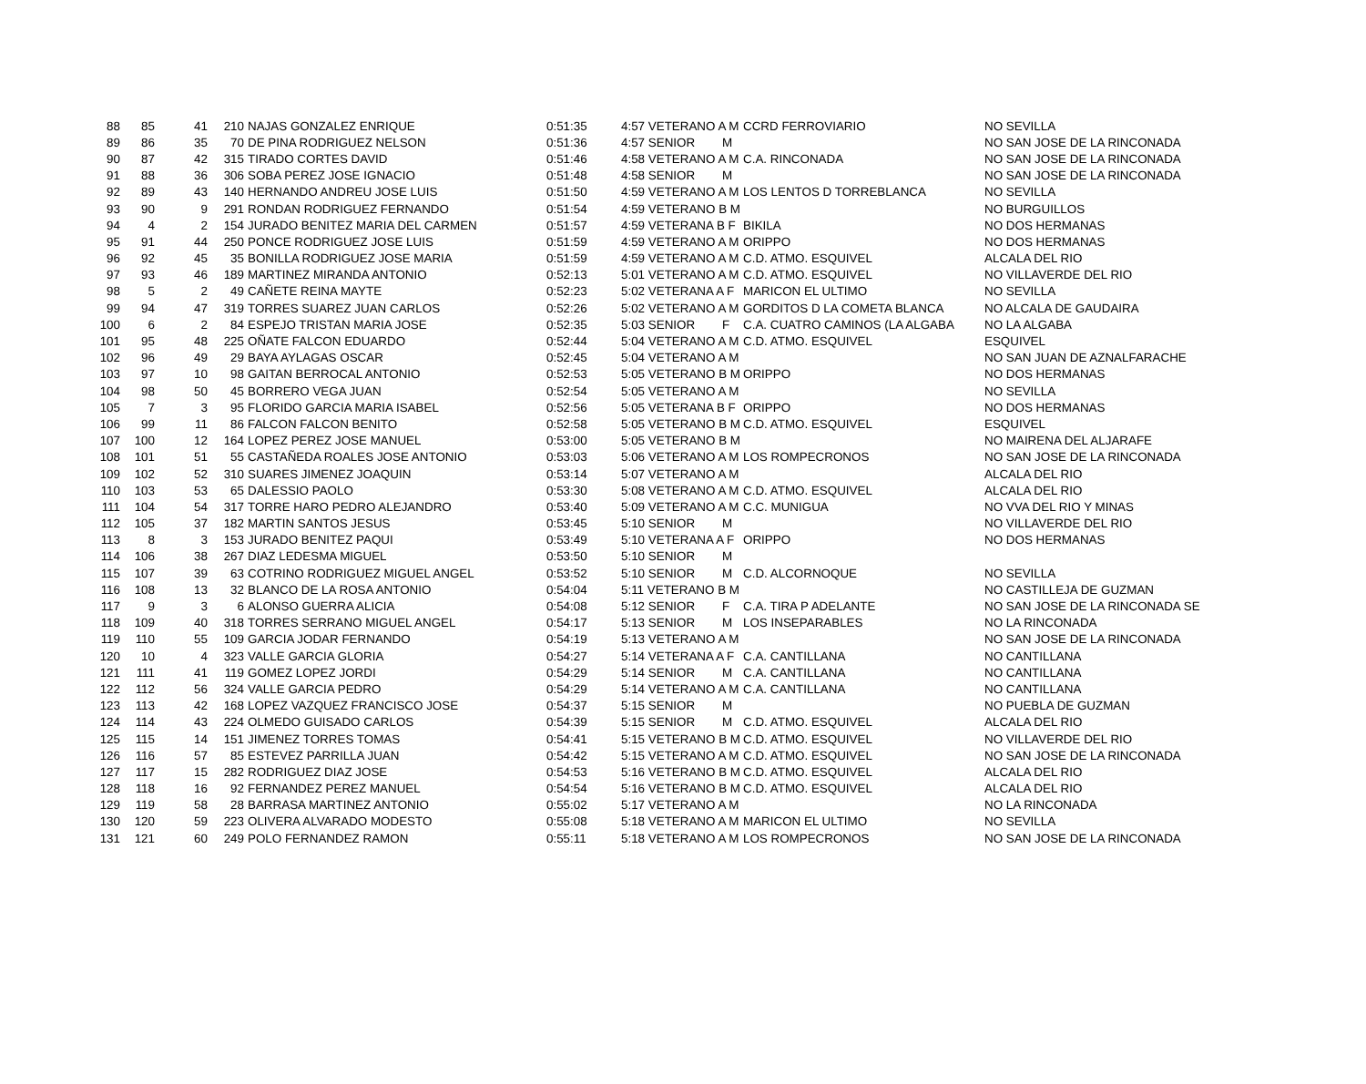| 88 | 85 | 41 | 210 | NAJAS GONZALEZ ENRIQUE | 0:51:35 | 4:57 VETERANO A M | CCRD FERROVIARIO | NO SEVILLA |
| 89 | 86 | 35 | 70 | DE PINA RODRIGUEZ NELSON | 0:51:36 | 4:57 SENIOR M | | NO SAN JOSE DE LA RINCONADA |
| 90 | 87 | 42 | 315 | TIRADO CORTES DAVID | 0:51:46 | 4:58 VETERANO A M | C.A. RINCONADA | NO SAN JOSE DE LA RINCONADA |
| 91 | 88 | 36 | 306 | SOBA PEREZ JOSE IGNACIO | 0:51:48 | 4:58 SENIOR M | | NO SAN JOSE DE LA RINCONADA |
| 92 | 89 | 43 | 140 | HERNANDO ANDREU JOSE LUIS | 0:51:50 | 4:59 VETERANO A M | LOS LENTOS D TORREBLANCA | NO SEVILLA |
| 93 | 90 | 9 | 291 | RONDAN RODRIGUEZ FERNANDO | 0:51:54 | 4:59 VETERANO B M | | NO BURGUILLOS |
| 94 | 4 | 2 | 154 | JURADO BENITEZ MARIA DEL CARMEN | 0:51:57 | 4:59 VETERANA B F | BIKILA | NO DOS HERMANAS |
| 95 | 91 | 44 | 250 | PONCE RODRIGUEZ JOSE LUIS | 0:51:59 | 4:59 VETERANO A M | ORIPPO | NO DOS HERMANAS |
| 96 | 92 | 45 | 35 | BONILLA RODRIGUEZ JOSE MARIA | 0:51:59 | 4:59 VETERANO A M | C.D. ATMO. ESQUIVEL | ALCALA DEL RIO |
| 97 | 93 | 46 | 189 | MARTINEZ MIRANDA ANTONIO | 0:52:13 | 5:01 VETERANO A M | C.D. ATMO. ESQUIVEL | NO VILLAVERDE DEL RIO |
| 98 | 5 | 2 | 49 | CAÑETE REINA MAYTE | 0:52:23 | 5:02 VETERANA A F | MARICON EL ULTIMO | NO SEVILLA |
| 99 | 94 | 47 | 319 | TORRES SUAREZ JUAN CARLOS | 0:52:26 | 5:02 VETERANO A M | GORDITOS D LA COMETA BLANCA | NO ALCALA DE GAUDAIRA |
| 100 | 6 | 2 | 84 | ESPEJO TRISTAN MARIA JOSE | 0:52:35 | 5:03 SENIOR F | C.A. CUATRO CAMINOS (LA ALGABA | NO LA ALGABA |
| 101 | 95 | 48 | 225 | OÑATE FALCON EDUARDO | 0:52:44 | 5:04 VETERANO A M | C.D. ATMO. ESQUIVEL | ESQUIVEL |
| 102 | 96 | 49 | 29 | BAYA AYLAGAS OSCAR | 0:52:45 | 5:04 VETERANO A M | | NO SAN JUAN DE AZNALFARACHE |
| 103 | 97 | 10 | 98 | GAITAN BERROCAL ANTONIO | 0:52:53 | 5:05 VETERANO B M | ORIPPO | NO DOS HERMANAS |
| 104 | 98 | 50 | 45 | BORRERO VEGA JUAN | 0:52:54 | 5:05 VETERANO A M | | NO SEVILLA |
| 105 | 7 | 3 | 95 | FLORIDO GARCIA MARIA ISABEL | 0:52:56 | 5:05 VETERANA B F | ORIPPO | NO DOS HERMANAS |
| 106 | 99 | 11 | 86 | FALCON FALCON BENITO | 0:52:58 | 5:05 VETERANO B M | C.D. ATMO. ESQUIVEL | ESQUIVEL |
| 107 | 100 | 12 | 164 | LOPEZ PEREZ JOSE MANUEL | 0:53:00 | 5:05 VETERANO B M | | NO MAIRENA DEL ALJARAFE |
| 108 | 101 | 51 | 55 | CASTAÑEDA ROALES JOSE ANTONIO | 0:53:03 | 5:06 VETERANO A M | LOS ROMPECRONOS | NO SAN JOSE DE LA RINCONADA |
| 109 | 102 | 52 | 310 | SUARES JIMENEZ JOAQUIN | 0:53:14 | 5:07 VETERANO A M | | ALCALA DEL RIO |
| 110 | 103 | 53 | 65 | DALESSIO PAOLO | 0:53:30 | 5:08 VETERANO A M | C.D. ATMO. ESQUIVEL | ALCALA DEL RIO |
| 111 | 104 | 54 | 317 | TORRE HARO PEDRO ALEJANDRO | 0:53:40 | 5:09 VETERANO A M | C.C. MUNIGUA | NO VVA DEL RIO Y MINAS |
| 112 | 105 | 37 | 182 | MARTIN SANTOS JESUS | 0:53:45 | 5:10 SENIOR M | | NO VILLAVERDE DEL RIO |
| 113 | 8 | 3 | 153 | JURADO BENITEZ PAQUI | 0:53:49 | 5:10 VETERANA A F | ORIPPO | NO DOS HERMANAS |
| 114 | 106 | 38 | 267 | DIAZ LEDESMA MIGUEL | 0:53:50 | 5:10 SENIOR M | | |
| 115 | 107 | 39 | 63 | COTRINO RODRIGUEZ MIGUEL ANGEL | 0:53:52 | 5:10 SENIOR M | C.D. ALCORNOQUE | NO SEVILLA |
| 116 | 108 | 13 | 32 | BLANCO DE LA ROSA ANTONIO | 0:54:04 | 5:11 VETERANO B M | | NO CASTILLEJA DE GUZMAN |
| 117 | 9 | 3 | 6 | ALONSO GUERRA ALICIA | 0:54:08 | 5:12 SENIOR F | C.A. TIRA P ADELANTE | NO SAN JOSE DE LA RINCONADA SE |
| 118 | 109 | 40 | 318 | TORRES SERRANO MIGUEL ANGEL | 0:54:17 | 5:13 SENIOR M | LOS INSEPARABLES | NO LA RINCONADA |
| 119 | 110 | 55 | 109 | GARCIA JODAR FERNANDO | 0:54:19 | 5:13 VETERANO A M | | NO SAN JOSE DE LA RINCONADA |
| 120 | 10 | 4 | 323 | VALLE GARCIA GLORIA | 0:54:27 | 5:14 VETERANA A F | C.A. CANTILLANA | NO CANTILLANA |
| 121 | 111 | 41 | 119 | GOMEZ LOPEZ JORDI | 0:54:29 | 5:14 SENIOR M | C.A. CANTILLANA | NO CANTILLANA |
| 122 | 112 | 56 | 324 | VALLE GARCIA PEDRO | 0:54:29 | 5:14 VETERANO A M | C.A. CANTILLANA | NO CANTILLANA |
| 123 | 113 | 42 | 168 | LOPEZ VAZQUEZ FRANCISCO JOSE | 0:54:37 | 5:15 SENIOR M | | NO PUEBLA DE GUZMAN |
| 124 | 114 | 43 | 224 | OLMEDO GUISADO CARLOS | 0:54:39 | 5:15 SENIOR M | C.D. ATMO. ESQUIVEL | ALCALA DEL RIO |
| 125 | 115 | 14 | 151 | JIMENEZ TORRES TOMAS | 0:54:41 | 5:15 VETERANO B M | C.D. ATMO. ESQUIVEL | NO VILLAVERDE DEL RIO |
| 126 | 116 | 57 | 85 | ESTEVEZ PARRILLA JUAN | 0:54:42 | 5:15 VETERANO A M | C.D. ATMO. ESQUIVEL | NO SAN JOSE DE LA RINCONADA |
| 127 | 117 | 15 | 282 | RODRIGUEZ DIAZ JOSE | 0:54:53 | 5:16 VETERANO B M | C.D. ATMO. ESQUIVEL | ALCALA DEL RIO |
| 128 | 118 | 16 | 92 | FERNANDEZ PEREZ MANUEL | 0:54:54 | 5:16 VETERANO B M | C.D. ATMO. ESQUIVEL | ALCALA DEL RIO |
| 129 | 119 | 58 | 28 | BARRASA MARTINEZ ANTONIO | 0:55:02 | 5:17 VETERANO A M | | NO LA RINCONADA |
| 130 | 120 | 59 | 223 | OLIVERA ALVARADO MODESTO | 0:55:08 | 5:18 VETERANO A M | MARICON EL ULTIMO | NO SEVILLA |
| 131 | 121 | 60 | 249 | POLO FERNANDEZ RAMON | 0:55:11 | 5:18 VETERANO A M | LOS ROMPECRONOS | NO SAN JOSE DE LA RINCONADA |